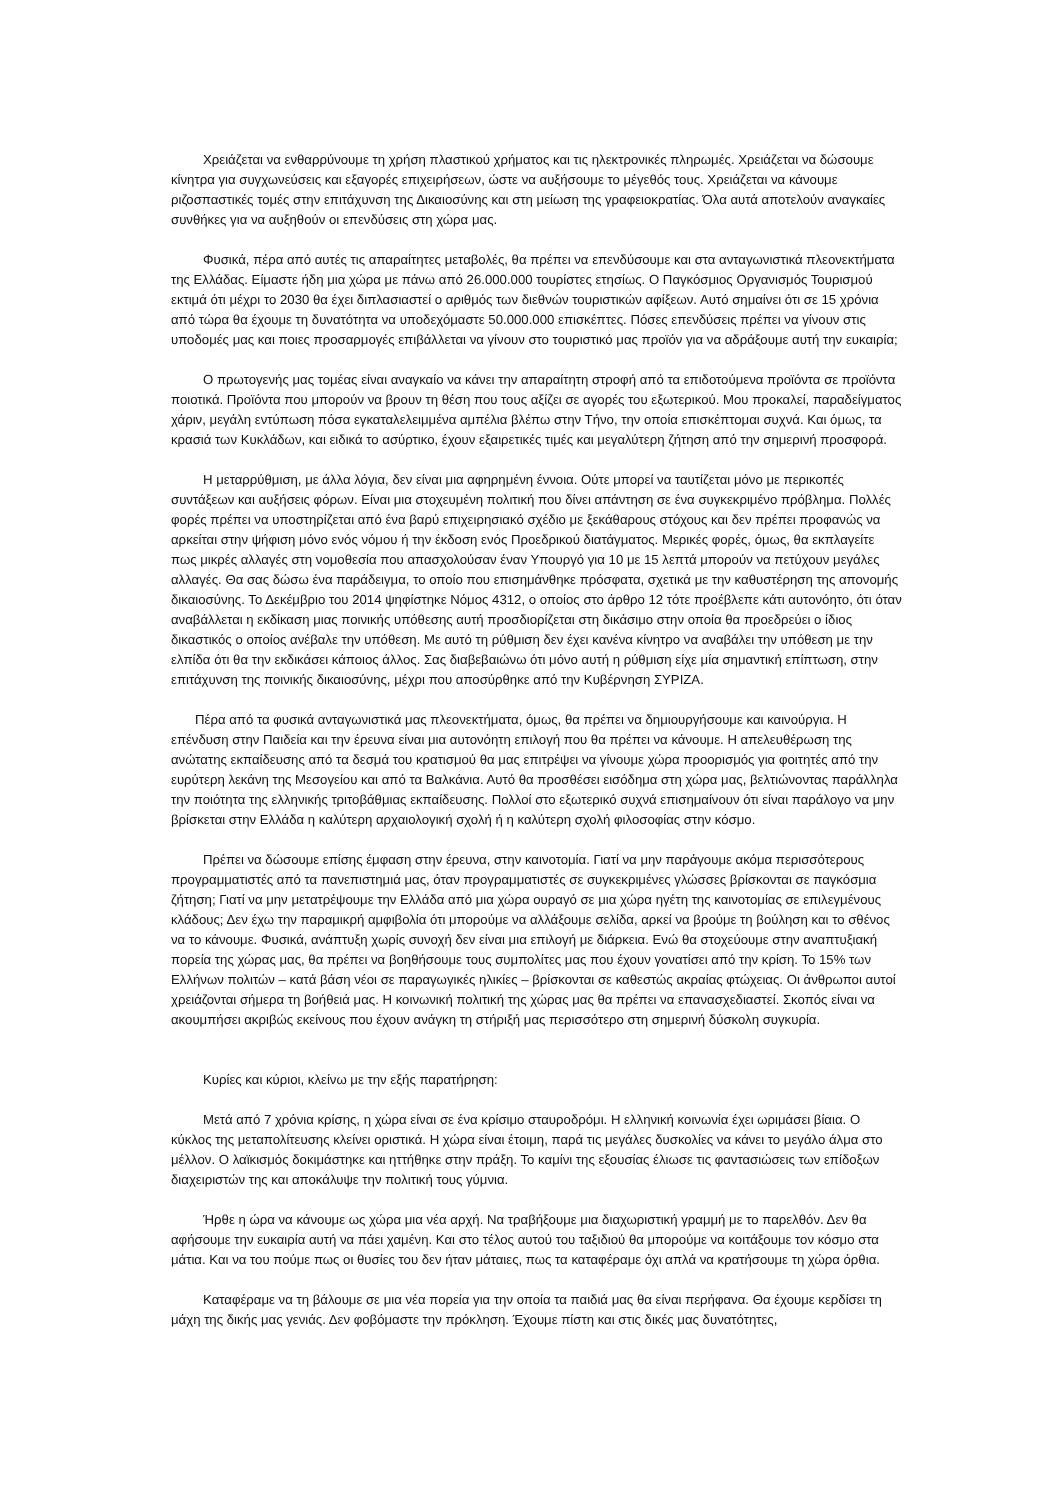Χρειάζεται να ενθαρρύνουμε τη χρήση πλαστικού χρήματος και τις ηλεκτρονικές πληρωμές. Χρειάζεται να δώσουμε κίνητρα για συγχωνεύσεις και εξαγορές επιχειρήσεων, ώστε να αυξήσουμε το μέγεθός τους. Χρειάζεται να κάνουμε ριζοσπαστικές τομές στην επιτάχυνση της Δικαιοσύνης και στη μείωση της γραφειοκρατίας. Όλα αυτά αποτελούν αναγκαίες συνθήκες για να αυξηθούν οι επενδύσεις στη χώρα μας.
Φυσικά, πέρα από αυτές τις απαραίτητες μεταβολές, θα πρέπει να επενδύσουμε και στα ανταγωνιστικά πλεονεκτήματα της Ελλάδας. Είμαστε ήδη μια χώρα με πάνω από 26.000.000 τουρίστες ετησίως. Ο Παγκόσμιος Οργανισμός Τουρισμού εκτιμά ότι μέχρι το 2030 θα έχει διπλασιαστεί ο αριθμός των διεθνών τουριστικών αφίξεων. Αυτό σημαίνει ότι σε 15 χρόνια από τώρα θα έχουμε τη δυνατότητα να υποδεχόμαστε 50.000.000 επισκέπτες. Πόσες επενδύσεις πρέπει να γίνουν στις υποδομές μας και ποιες προσαρμογές επιβάλλεται να γίνουν στο τουριστικό μας προϊόν για να αδράξουμε αυτή την ευκαιρία;
Ο πρωτογενής μας τομέας είναι αναγκαίο να κάνει την απαραίτητη στροφή από τα επιδοτούμενα προϊόντα σε προϊόντα ποιοτικά. Προϊόντα που μπορούν να βρουν τη θέση που τους αξίζει σε αγορές του εξωτερικού. Μου προκαλεί, παραδείγματος χάριν, μεγάλη εντύπωση πόσα εγκαταλελειμμένα αμπέλια βλέπω στην Τήνο, την οποία επισκέπτομαι συχνά. Και όμως, τα κρασιά των Κυκλάδων, και ειδικά το ασύρτικο, έχουν εξαιρετικές τιμές και μεγαλύτερη ζήτηση από την σημερινή προσφορά.
Η μεταρρύθμιση, με άλλα λόγια, δεν είναι μια αφηρημένη έννοια. Ούτε μπορεί να ταυτίζεται μόνο με περικοπές συντάξεων και αυξήσεις φόρων. Είναι μια στοχευμένη πολιτική που δίνει απάντηση σε ένα συγκεκριμένο πρόβλημα. Πολλές φορές πρέπει να υποστηρίζεται από ένα βαρύ επιχειρησιακό σχέδιο με ξεκάθαρους στόχους και δεν πρέπει προφανώς να αρκείται στην ψήφιση μόνο ενός νόμου ή την έκδοση ενός Προεδρικού διατάγματος. Μερικές φορές, όμως, θα εκπλαγείτε πως μικρές αλλαγές στη νομοθεσία που απασχολούσαν έναν Υπουργό για 10 με 15 λεπτά μπορούν να πετύχουν μεγάλες αλλαγές. Θα σας δώσω ένα παράδειγμα, το οποίο που επισημάνθηκε πρόσφατα, σχετικά με την καθυστέρηση της απονομής δικαιοσύνης. Το Δεκέμβριο του 2014 ψηφίστηκε Νόμος 4312, ο οποίος στο άρθρο 12 τότε προέβλεπε κάτι αυτονόητο, ότι όταν αναβάλλεται η εκδίκαση μιας ποινικής υπόθεσης αυτή προσδιορίζεται στη δικάσιμο στην οποία θα προεδρεύει ο ίδιος δικαστικός ο οποίος ανέβαλε την υπόθεση. Με αυτό τη ρύθμιση δεν έχει κανένα κίνητρο να αναβάλει την υπόθεση με την ελπίδα ότι θα την εκδικάσει κάποιος άλλος. Σας διαβεβαιώνω ότι μόνο αυτή η ρύθμιση είχε μία σημαντική επίπτωση, στην επιτάχυνση της ποινικής δικαιοσύνης, μέχρι που αποσύρθηκε από την Κυβέρνηση ΣΥΡΙΖΑ.
Πέρα από τα φυσικά ανταγωνιστικά μας πλεονεκτήματα, όμως, θα πρέπει να δημιουργήσουμε και καινούργια. Η επένδυση στην Παιδεία και την έρευνα είναι μια αυτονόητη επιλογή που θα πρέπει να κάνουμε. Η απελευθέρωση της ανώτατης εκπαίδευσης από τα δεσμά του κρατισμού θα μας επιτρέψει να γίνουμε χώρα προορισμός για φοιτητές από την ευρύτερη λεκάνη της Μεσογείου και από τα Βαλκάνια. Αυτό θα προσθέσει εισόδημα στη χώρα μας, βελτιώνοντας παράλληλα την ποιότητα της ελληνικής τριτοβάθμιας εκπαίδευσης. Πολλοί στο εξωτερικό συχνά επισημαίνουν ότι είναι παράλογο να μην βρίσκεται στην Ελλάδα η καλύτερη αρχαιολογική σχολή ή η καλύτερη σχολή φιλοσοφίας στην κόσμο.
Πρέπει να δώσουμε επίσης έμφαση στην έρευνα, στην καινοτομία. Γιατί να μην παράγουμε ακόμα περισσότερους προγραμματιστές από τα πανεπιστημιά μας, όταν προγραμματιστές σε συγκεκριμένες γλώσσες βρίσκονται σε παγκόσμια ζήτηση; Γιατί να μην μετατρέψουμε την Ελλάδα από μια χώρα ουραγό σε μια χώρα ηγέτη της καινοτομίας σε επιλεγμένους κλάδους; Δεν έχω την παραμικρή αμφιβολία ότι μπορούμε να αλλάξουμε σελίδα, αρκεί να βρούμε τη βούληση και το σθένος να το κάνουμε. Φυσικά, ανάπτυξη χωρίς συνοχή δεν είναι μια επιλογή με διάρκεια. Ενώ θα στοχεύουμε στην αναπτυξιακή πορεία της χώρας μας, θα πρέπει να βοηθήσουμε τους συμπολίτες μας που έχουν γονατίσει από την κρίση. Το 15% των Ελλήνων πολιτών – κατά βάση νέοι σε παραγωγικές ηλικίες – βρίσκονται σε καθεστώς ακραίας φτώχειας. Οι άνθρωποι αυτοί χρειάζονται σήμερα τη βοήθειά μας. Η κοινωνική πολιτική της χώρας μας θα πρέπει να επανασχεδιαστεί. Σκοπός είναι να ακουμπήσει ακριβώς εκείνους που έχουν ανάγκη τη στήριξή μας περισσότερο στη σημερινή δύσκολη συγκυρία.
Κυρίες και κύριοι, κλείνω με την εξής παρατήρηση:
Μετά από 7 χρόνια κρίσης, η χώρα είναι σε ένα κρίσιμο σταυροδρόμι. Η ελληνική κοινωνία έχει ωριμάσει βίαια. Ο κύκλος της μεταπολίτευσης κλείνει οριστικά. Η χώρα είναι έτοιμη, παρά τις μεγάλες δυσκολίες να κάνει το μεγάλο άλμα στο μέλλον. Ο λαϊκισμός δοκιμάστηκε και ηττήθηκε στην πράξη. Το καμίνι της εξουσίας έλιωσε τις φαντασιώσεις των επίδοξων διαχειριστών της και αποκάλυψε την πολιτική τους γύμνια.
Ήρθε η ώρα να κάνουμε ως χώρα μια νέα αρχή. Να τραβήξουμε μια διαχωριστική γραμμή με το παρελθόν. Δεν θα αφήσουμε την ευκαιρία αυτή να πάει χαμένη. Και στο τέλος αυτού του ταξιδιού θα μπορούμε να κοιτάξουμε τον κόσμο στα μάτια. Και να του πούμε πως οι θυσίες του δεν ήταν μάταιες, πως τα καταφέραμε όχι απλά να κρατήσουμε τη χώρα όρθια.
Καταφέραμε να τη βάλουμε σε μια νέα πορεία για την οποία τα παιδιά μας θα είναι περήφανα. Θα έχουμε κερδίσει τη μάχη της δικής μας γενιάς. Δεν φοβόμαστε την πρόκληση. Έχουμε πίστη και στις δικές μας δυνατότητες,